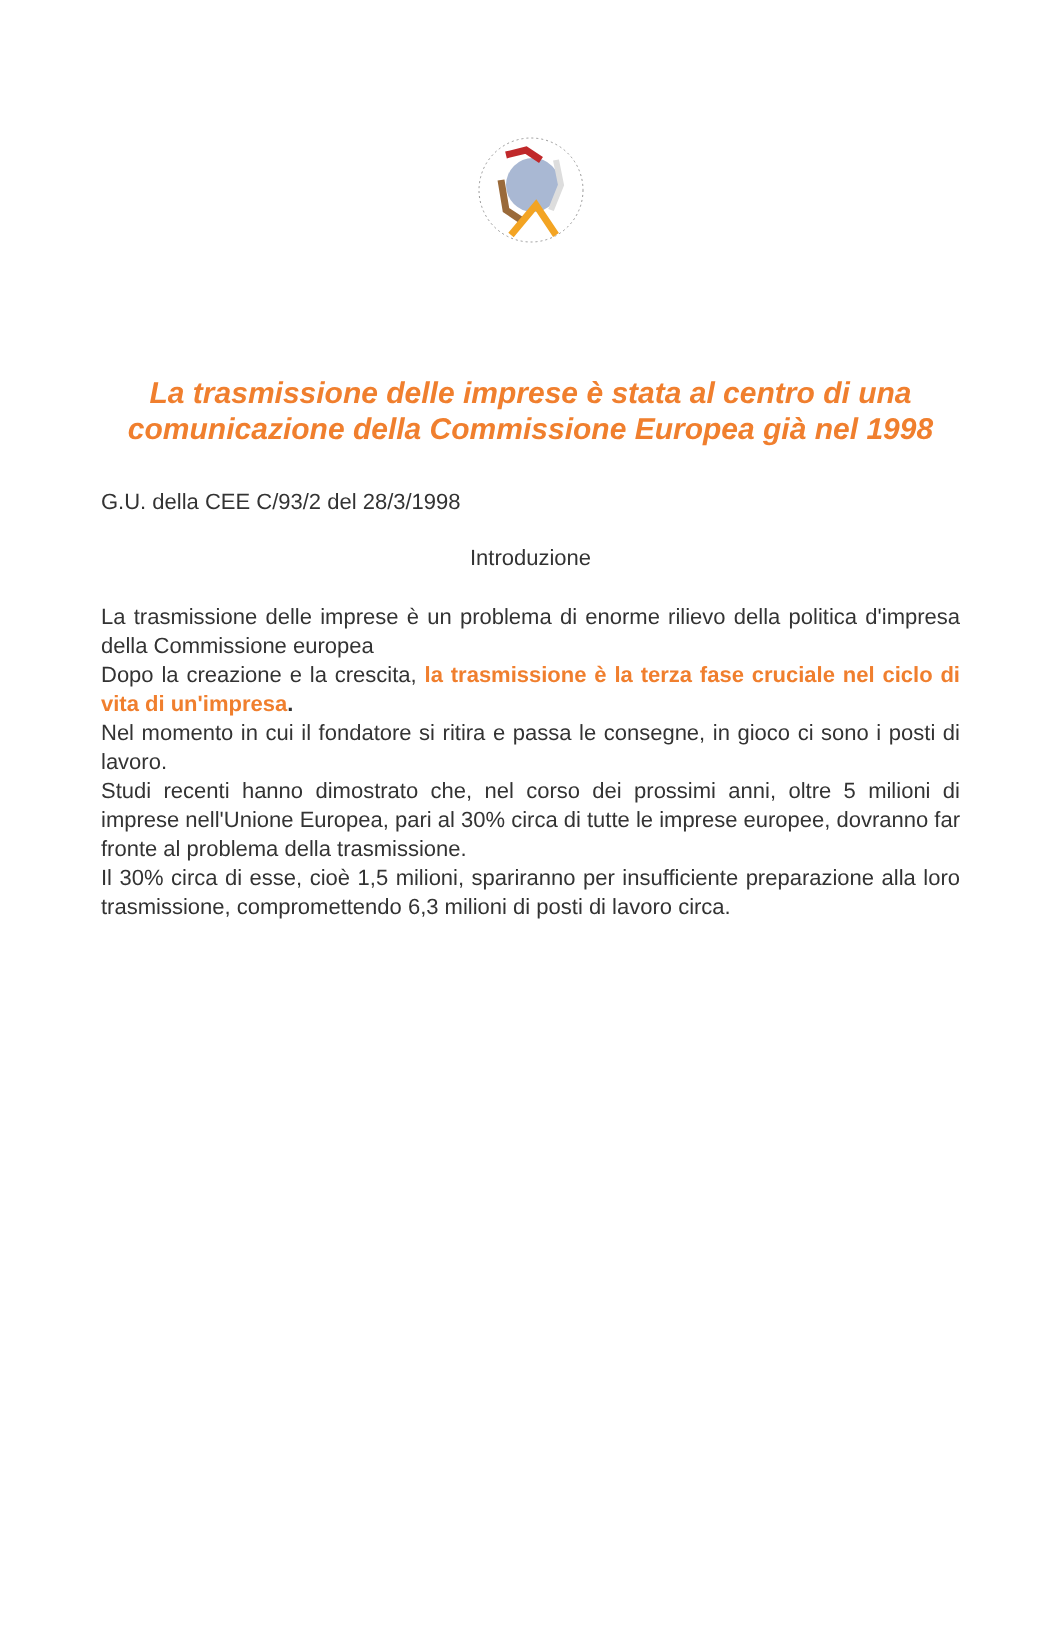La trasmissione delle imprese è stata al centro di una comunicazione della Commissione Europea già nel 1998
G.U. della CEE C/93/2 del 28/3/1998
Introduzione
La trasmissione delle imprese è un problema di enorme rilievo della politica d'impresa della Commissione europea
Dopo la creazione e la crescita, la trasmissione è la terza fase cruciale nel ciclo di vita di un'impresa.
Nel momento in cui il fondatore si ritira e passa le consegne, in gioco ci sono i posti di lavoro.
Studi recenti hanno dimostrato che, nel corso dei prossimi anni, oltre 5 milioni di imprese nell'Unione Europea, pari al 30% circa di tutte le imprese europee, dovranno far fronte al problema della trasmissione.
Il 30% circa di esse, cioè 1,5 milioni, spariranno per insufficiente preparazione alla loro trasmissione, compromettendo 6,3 milioni di posti di lavoro circa.